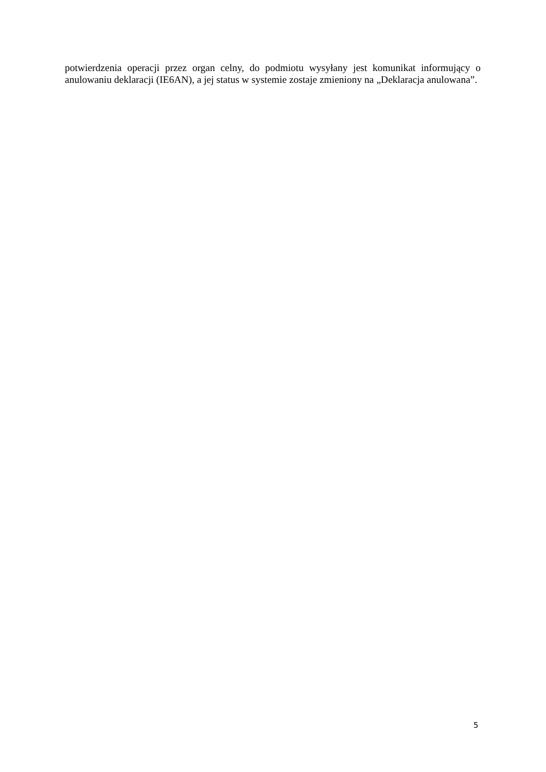potwierdzenia operacji przez organ celny, do podmiotu wysyłany jest komunikat informujący o anulowaniu deklaracji (IE6AN), a jej status w systemie zostaje zmieniony na „Deklaracja anulowana”.
5